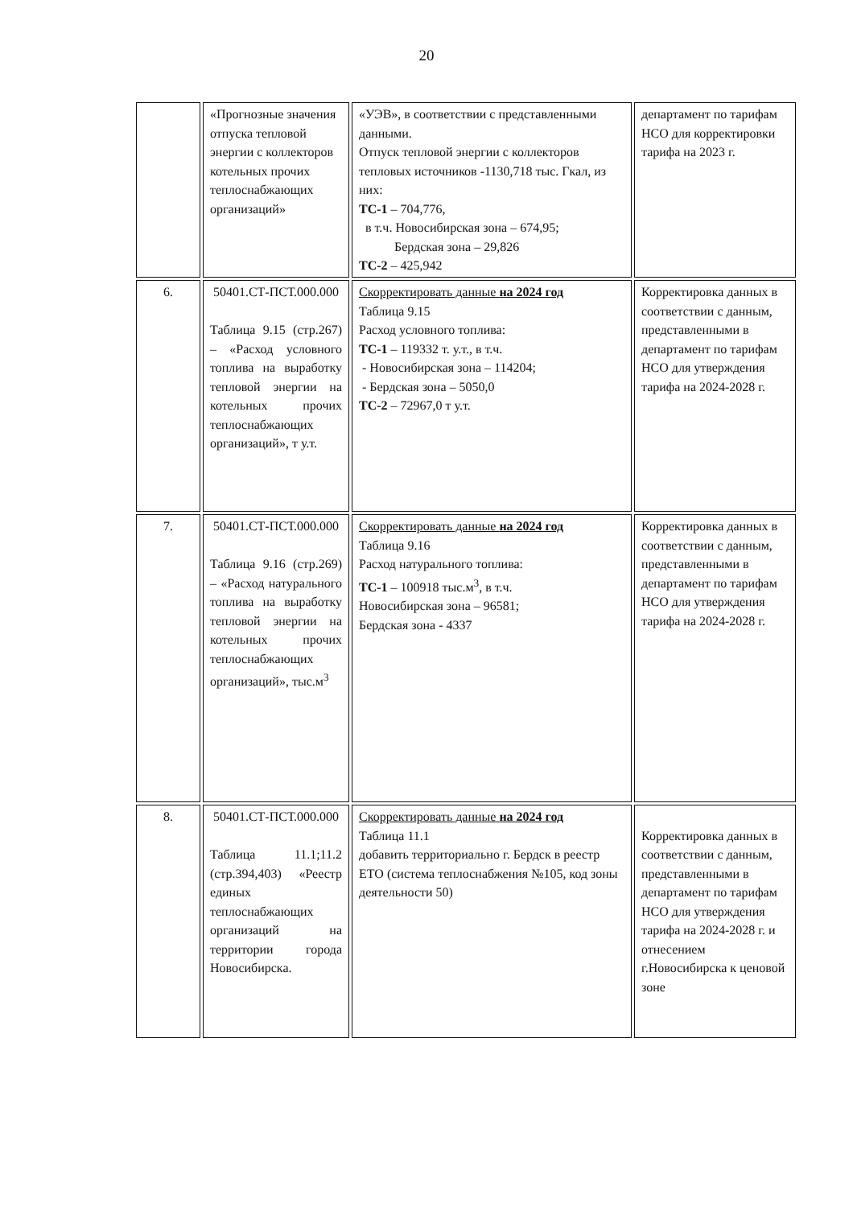20
| | «Прогнозные значения отпуска тепловой энергии с коллекторов котельных прочих теплоснабжающих организаций» | «УЭВ», в соответствии с представленными данными. Отпуск тепловой энергии с коллекторов тепловых источников -1130,718 тыс. Гкал, из них: ТС-1 – 704,776, в т.ч. Новосибирская зона – 674,95; Бердская зона – 29,826 ТС-2 – 425,942 | департамент по тарифам НСО для корректировки тарифа на 2023 г. |
| 6. | 50401.СТ-ПСТ.000.000 Таблица 9.15 (стр.267) – «Расход условного топлива на выработку тепловой энергии на котельных прочих теплоснабжающих организаций», т у.т. | Скорректировать данные на 2024 год Таблица 9.15 Расход условного топлива: ТС-1 – 119332 т. у.т., в т.ч. - Новосибирская зона – 114204; - Бердская зона – 5050,0 ТС-2 – 72967,0 т у.т. | Корректировка данных в соответствии с данным, представленными в департамент по тарифам НСО для утверждения тарифа на 2024-2028 г. |
| 7. | 50401.СТ-ПСТ.000.000 Таблица 9.16 (стр.269) – «Расход натурального топлива на выработку тепловой энергии на котельных прочих теплоснабжающих организаций», тыс.м<sup>3</sup> | Скорректировать данные на 2024 год Таблица 9.16 Расход натурального топлива: ТС-1 – 100918 тыс.м<sup>3</sup>, в т.ч. Новосибирская зона – 96581; Бердская зона - 4337 | Корректировка данных в соответствии с данным, представленными в департамент по тарифам НСО для утверждения тарифа на 2024-2028 г. |
| 8. | 50401.СТ-ПСТ.000.000 Таблица 11.1;11.2 (стр.394,403) «Реестр единых теплоснабжающих организаций на территории города Новосибирска. | Скорректировать данные на 2024 год Таблица 11.1 добавить территориально г. Бердск в реестр ЕТО (система теплоснабжения №105, код зоны деятельности 50) | Корректировка данных в соответствии с данным, представленными в департамент по тарифам НСО для утверждения тарифа на 2024-2028 г. и отнесением г.Новосибирска к ценовой зоне |